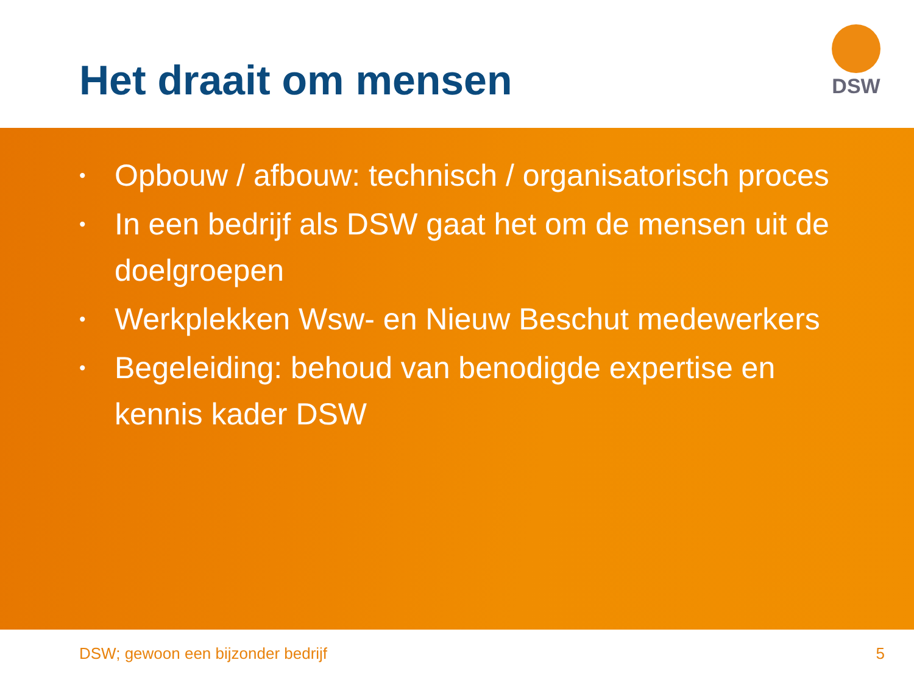Het draait om mensen
DSW
• Opbouw / afbouw: technisch / organisatorisch proces
• In een bedrijf als DSW gaat het om de mensen uit de doelgroepen
• Werkplekken Wsw- en Nieuw Beschut medewerkers
• Begeleiding: behoud van benodigde expertise en kennis kader DSW
DSW; gewoon een bijzonder bedrijf 5